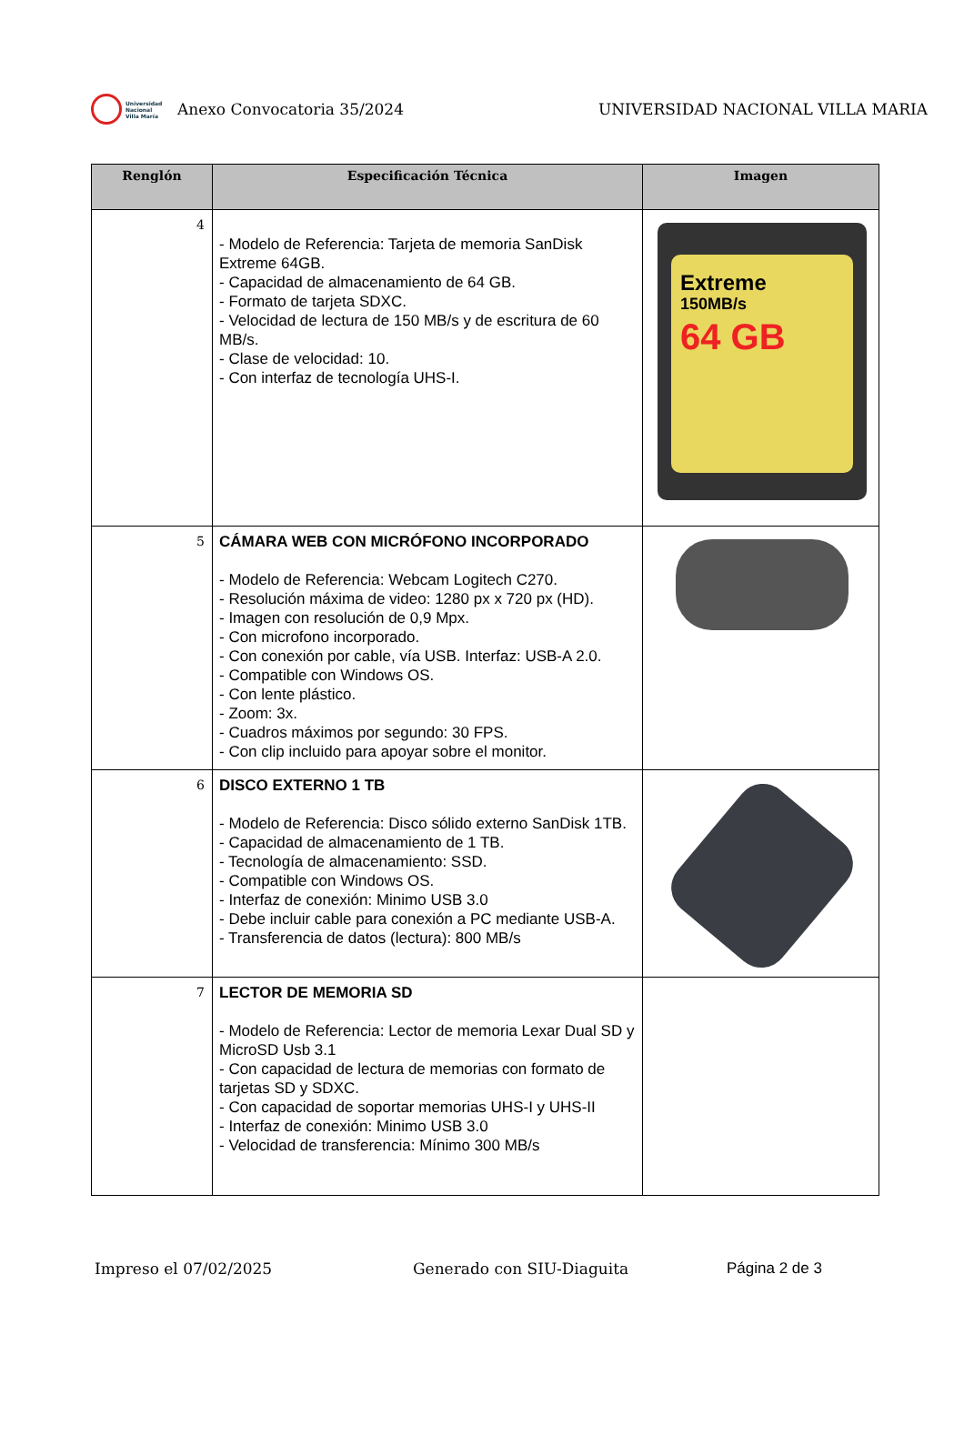Universidad
Nacional
Villa María
Anexo Convocatoria 35/2024
UNIVERSIDAD NACIONAL VILLA MARIA
| Renglón | Especificación Técnica | Imagen |
| --- | --- | --- |
| 4 | - Modelo de Referencia: Tarjeta de memoria SanDisk Extreme 64GB. - Capacidad de almacenamiento de 64 GB. - Formato de tarjeta SDXC. - Velocidad de lectura de 150 MB/s y de escritura de 60 MB/s. - Clase de velocidad: 10. - Con interfaz de tecnología UHS-I. | Extreme 150MB/s 64 GB |
| 5 | CÁMARA WEB CON MICRÓFONO INCORPORADO - Modelo de Referencia: Webcam Logitech C270. - Resolución máxima de video: 1280 px x 720 px (HD). - Imagen con resolución de 0,9 Mpx. - Con microfono incorporado. - Con conexión por cable, vía USB. Interfaz: USB-A 2.0. - Compatible con Windows OS. - Con lente plástico. - Zoom: 3x. - Cuadros máximos por segundo: 30 FPS. - Con clip incluido para apoyar sobre el monitor. | |
| 6 | DISCO EXTERNO 1 TB - Modelo de Referencia: Disco sólido externo SanDisk 1TB. - Capacidad de almacenamiento de 1 TB. - Tecnología de almacenamiento: SSD. - Compatible con Windows OS. - Interfaz de conexión: Minimo USB 3.0 - Debe incluir cable para conexión a PC mediante USB-A. - Transferencia de datos (lectura): 800 MB/s | |
| 7 | LECTOR DE MEMORIA SD - Modelo de Referencia: Lector de memoria Lexar Dual SD y MicroSD Usb 3.1 - Con capacidad de lectura de memorias con formato de tarjetas SD y SDXC. - Con capacidad de soportar memorias UHS-I y UHS-II - Interfaz de conexión: Minimo USB 3.0 - Velocidad de transferencia: Mínimo 300 MB/s | |
Impreso el 07/02/2025 Generado con SIU-Diaguita Página 2 de 3